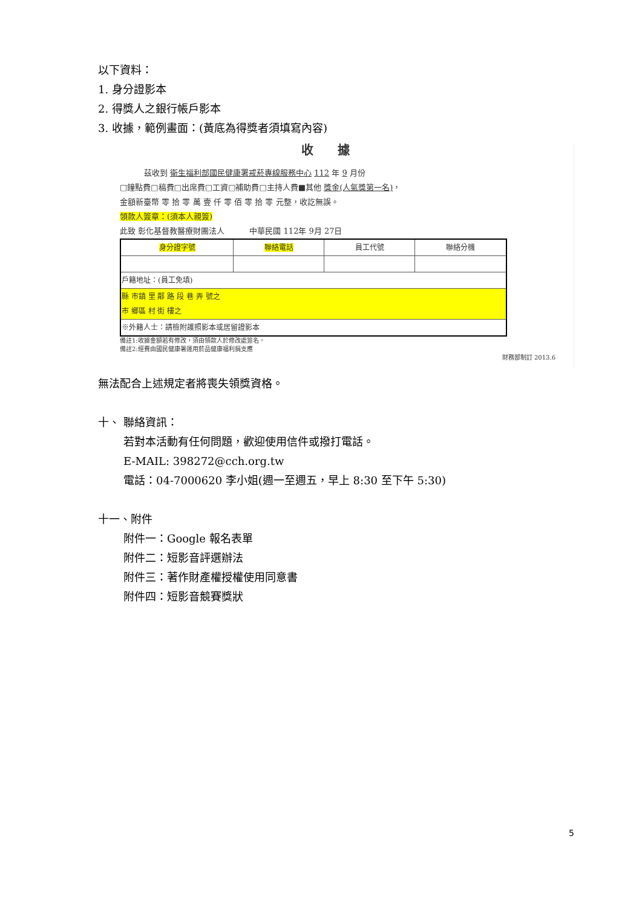以下資料：
1. 身分證影本
2. 得獎人之銀行帳戶影本
3. 收據，範例畫面：(黃底為得獎者須填寫內容)
收據
茲收到 衛生福利部國民健康署戒菸專線服務中心 112 年 9 月份
□鐘點費□稿費□出席費□工資□補助費□主持人費■其他 獎金(人氣獎第一名)，
金額新臺幣 零 拾 零 萬 壹 仟 零 佰 零 拾 零 元整，收訖無誤。
領款人簽章：(須本人親簽)
此致 彰化基督教醫療財團法人 中華民國 112年 9月 27日
| 身分證字號 | 聯絡電話 | 員工代號 | 聯絡分機 |
| 戶籍地址：(員工免填) | | | |
| 縣 市鎮 里 鄰 路 段 巷 弄 號之 市 鄉區 村 街 樓之 | | | |
| ※外籍人士：請檢附護照影本或居留證影本 | | | |
備註1:收據金額若有修改，須由領款人於修改處簽名。
備註2:經費由國民健康署運用菸品健康福利捐支應
財務部制訂 2013.6
無法配合上述規定者將喪失領獎資格。
十、 聯絡資訊：
若對本活動有任何問題，歡迎使用信件或撥打電話。
E-MAIL: 398272@cch.org.tw
電話：04-7000620 李小姐(週一至週五，早上 8:30 至下午 5:30)
十一、附件
附件一：Google 報名表單
附件二：短影音評選辦法
附件三：著作財產權授權使用同意書
附件四：短影音競賽獎狀
5